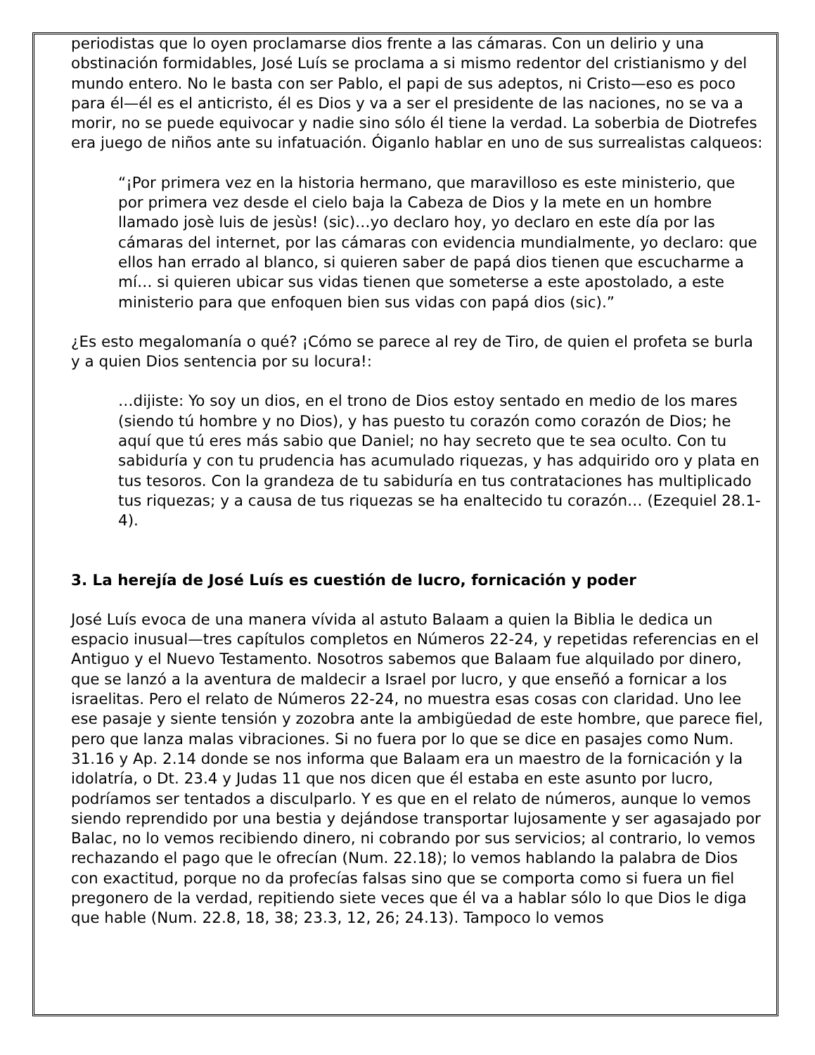periodistas que lo oyen proclamarse dios frente a las cámaras. Con un delirio y una obstinación formidables, José Luís se proclama a si mismo redentor del cristianismo y del mundo entero. No le basta con ser Pablo, el papi de sus adeptos, ni Cristo—eso es poco para él—él es el anticristo, él es Dios y va a ser el presidente de las naciones, no se va a morir, no se puede equivocar y nadie sino sólo él tiene la verdad. La soberbia de Diotrefes era juego de niños ante su infatuación. Óiganlo hablar en uno de sus surrealistas calqueos:
“¡Por primera vez en la historia hermano, que maravilloso es este ministerio, que por primera vez desde el cielo baja la Cabeza de Dios y la mete en un hombre llamado josè luis de jesùs! (sic)…yo declaro hoy, yo declaro en este día por las cámaras del internet, por las cámaras con evidencia mundialmente, yo declaro: que ellos han errado al blanco, si quieren saber de papá dios tienen que escucharme a mí… si quieren ubicar sus vidas tienen que someterse a este apostolado, a este ministerio para que enfoquen bien sus vidas con papá dios (sic).”
¿Es esto megalomanía o qué? ¡Cómo se parece al rey de Tiro, de quien el profeta se burla y a quien Dios sentencia por su locura!:
…dijiste: Yo soy un dios, en el trono de Dios estoy sentado en medio de los mares (siendo tú hombre y no Dios), y has puesto tu corazón como corazón de Dios; he aquí que tú eres más sabio que Daniel; no hay secreto que te sea oculto. Con tu sabiduría y con tu prudencia has acumulado riquezas, y has adquirido oro y plata en tus tesoros. Con la grandeza de tu sabiduría en tus contrataciones has multiplicado tus riquezas; y a causa de tus riquezas se ha enaltecido tu corazón… (Ezequiel 28.1-4).
3. La herejía de José Luís es cuestión de lucro, fornicación y poder
José Luís evoca de una manera vívida al astuto Balaam a quien la Biblia le dedica un espacio inusual—tres capítulos completos en Números 22-24, y repetidas referencias en el Antiguo y el Nuevo Testamento. Nosotros sabemos que Balaam fue alquilado por dinero, que se lanzó a la aventura de maldecir a Israel por lucro, y que enseñó a fornicar a los israelitas. Pero el relato de Números 22-24, no muestra esas cosas con claridad. Uno lee ese pasaje y siente tensión y zozobra ante la ambigüedad de este hombre, que parece fiel, pero que lanza malas vibraciones. Si no fuera por lo que se dice en pasajes como Num. 31.16 y Ap. 2.14 donde se nos informa que Balaam era un maestro de la fornicación y la idolatría, o Dt. 23.4 y Judas 11 que nos dicen que él estaba en este asunto por lucro, podríamos ser tentados a disculparlo. Y es que en el relato de números, aunque lo vemos siendo reprendido por una bestia y dejándose transportar lujosamente y ser agasajado por Balac, no lo vemos recibiendo dinero, ni cobrando por sus servicios; al contrario, lo vemos rechazando el pago que le ofrecían (Num. 22.18); lo vemos hablando la palabra de Dios con exactitud, porque no da profecías falsas sino que se comporta como si fuera un fiel pregonero de la verdad, repitiendo siete veces que él va a hablar sólo lo que Dios le diga que hable (Num. 22.8, 18, 38; 23.3, 12, 26; 24.13). Tampoco lo vemos